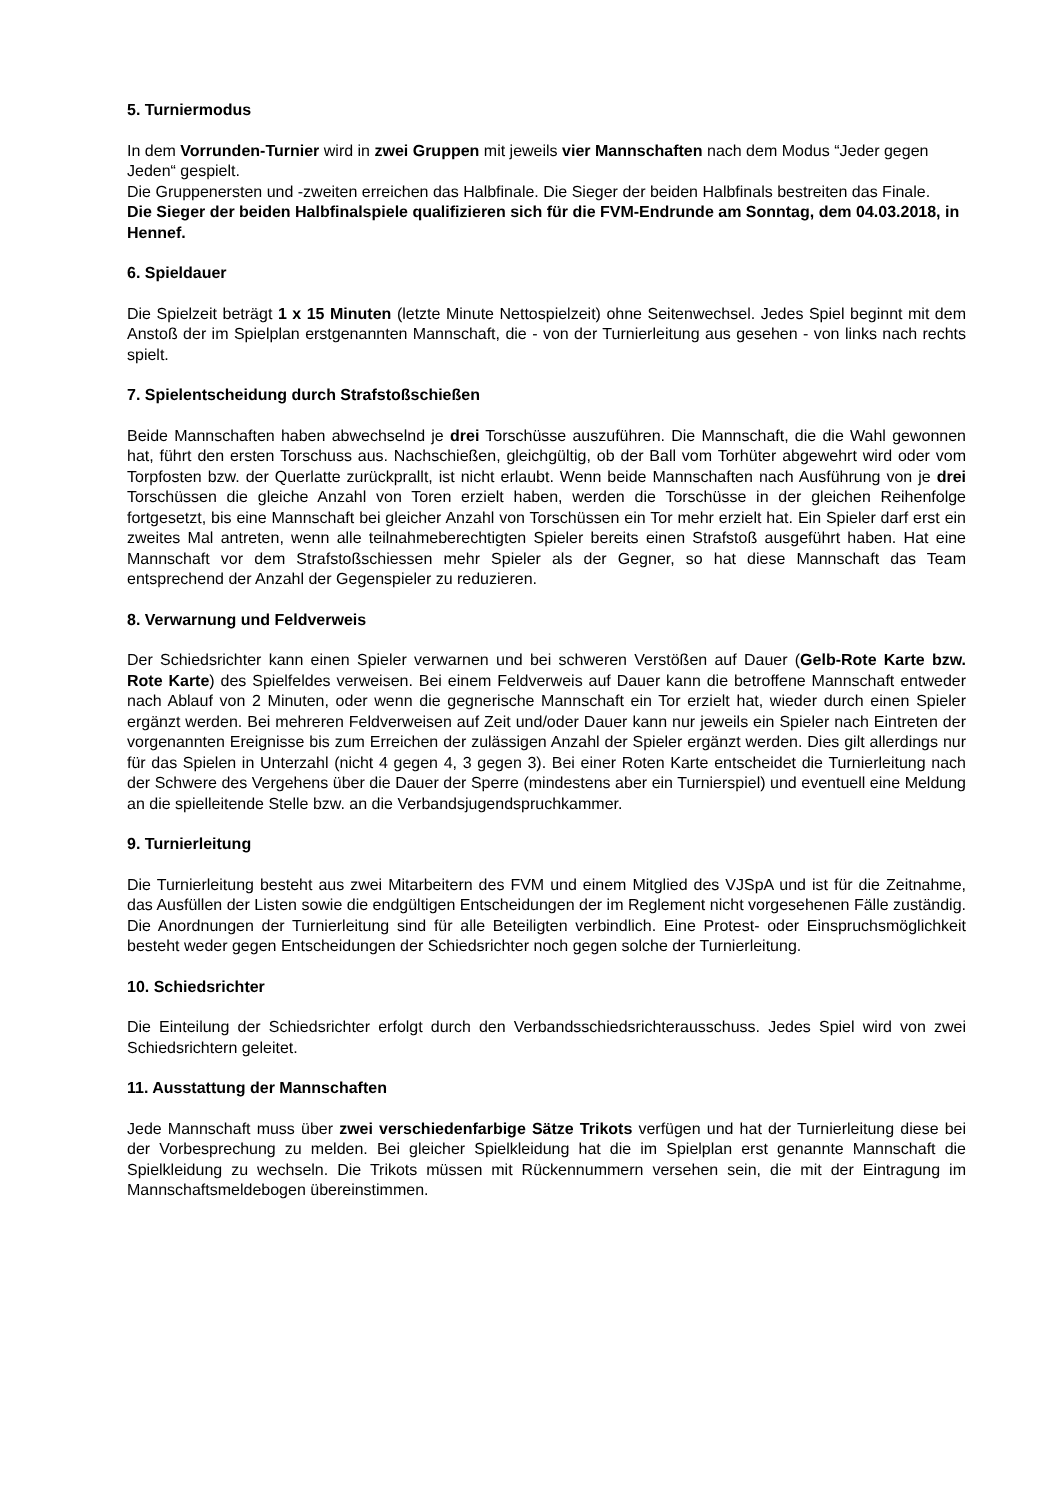5. Turniermodus
In dem Vorrunden-Turnier wird in zwei Gruppen mit jeweils vier Mannschaften nach dem Modus “Jeder gegen Jeden“ gespielt.
Die Gruppenersten und -zweiten erreichen das Halbfinale. Die Sieger der beiden Halbfinals bestreiten das Finale.
Die Sieger der beiden Halbfinalspiele qualifizieren sich für die FVM-Endrunde am Sonntag, dem 04.03.2018, in Hennef.
6. Spieldauer
Die Spielzeit beträgt 1 x 15 Minuten (letzte Minute Nettospielzeit) ohne Seitenwechsel. Jedes Spiel beginnt mit dem Anstoß der im Spielplan erstgenannten Mannschaft, die - von der Turnierleitung aus gesehen - von links nach rechts spielt.
7. Spielentscheidung durch Strafstoßschießen
Beide Mannschaften haben abwechselnd je drei Torschüsse auszuführen. Die Mannschaft, die die Wahl gewonnen hat, führt den ersten Torschuss aus. Nachschießen, gleichgültig, ob der Ball vom Torhüter abgewehrt wird oder vom Torpfosten bzw. der Querlatte zurückprallt, ist nicht erlaubt. Wenn beide Mannschaften nach Ausführung von je drei Torschüssen die gleiche Anzahl von Toren erzielt haben, werden die Torschüsse in der gleichen Reihenfolge fortgesetzt, bis eine Mannschaft bei gleicher Anzahl von Torschüssen ein Tor mehr erzielt hat. Ein Spieler darf erst ein zweites Mal antreten, wenn alle teilnahmeberechtigten Spieler bereits einen Strafstoß ausgeführt haben. Hat eine Mannschaft vor dem Strafstoßschiessen mehr Spieler als der Gegner, so hat diese Mannschaft das Team entsprechend der Anzahl der Gegenspieler zu reduzieren.
8. Verwarnung und Feldverweis
Der Schiedsrichter kann einen Spieler verwarnen und bei schweren Verstößen auf Dauer (Gelb-Rote Karte bzw. Rote Karte) des Spielfeldes verweisen. Bei einem Feldverweis auf Dauer kann die betroffene Mannschaft entweder nach Ablauf von 2 Minuten, oder wenn die gegnerische Mannschaft ein Tor erzielt hat, wieder durch einen Spieler ergänzt werden. Bei mehreren Feldverweisen auf Zeit und/oder Dauer kann nur jeweils ein Spieler nach Eintreten der vorgenannten Ereignisse bis zum Erreichen der zulässigen Anzahl der Spieler ergänzt werden. Dies gilt allerdings nur für das Spielen in Unterzahl (nicht 4 gegen 4, 3 gegen 3). Bei einer Roten Karte entscheidet die Turnierleitung nach der Schwere des Vergehens über die Dauer der Sperre (mindestens aber ein Turnierspiel) und eventuell eine Meldung an die spielleitende Stelle bzw. an die Verbandsjugendspruchkammer.
9. Turnierleitung
Die Turnierleitung besteht aus zwei Mitarbeitern des FVM und einem Mitglied des VJSpA und ist für die Zeitnahme, das Ausfüllen der Listen sowie die endgültigen Entscheidungen der im Reglement nicht vorgesehenen Fälle zuständig. Die Anordnungen der Turnierleitung sind für alle Beteiligten verbindlich. Eine Protest- oder Einspruchsmöglichkeit besteht weder gegen Entscheidungen der Schiedsrichter noch gegen solche der Turnierleitung.
10. Schiedsrichter
Die Einteilung der Schiedsrichter erfolgt durch den Verbandsschiedsrichterausschuss. Jedes Spiel wird von zwei Schiedsrichtern geleitet.
11. Ausstattung der Mannschaften
Jede Mannschaft muss über zwei verschiedenfarbige Sätze Trikots verfügen und hat der Turnierleitung diese bei der Vorbesprechung zu melden. Bei gleicher Spielkleidung hat die im Spielplan erst genannte Mannschaft die Spielkleidung zu wechseln. Die Trikots müssen mit Rückennummern versehen sein, die mit der Eintragung im Mannschaftsmeldebogen übereinstimmen.